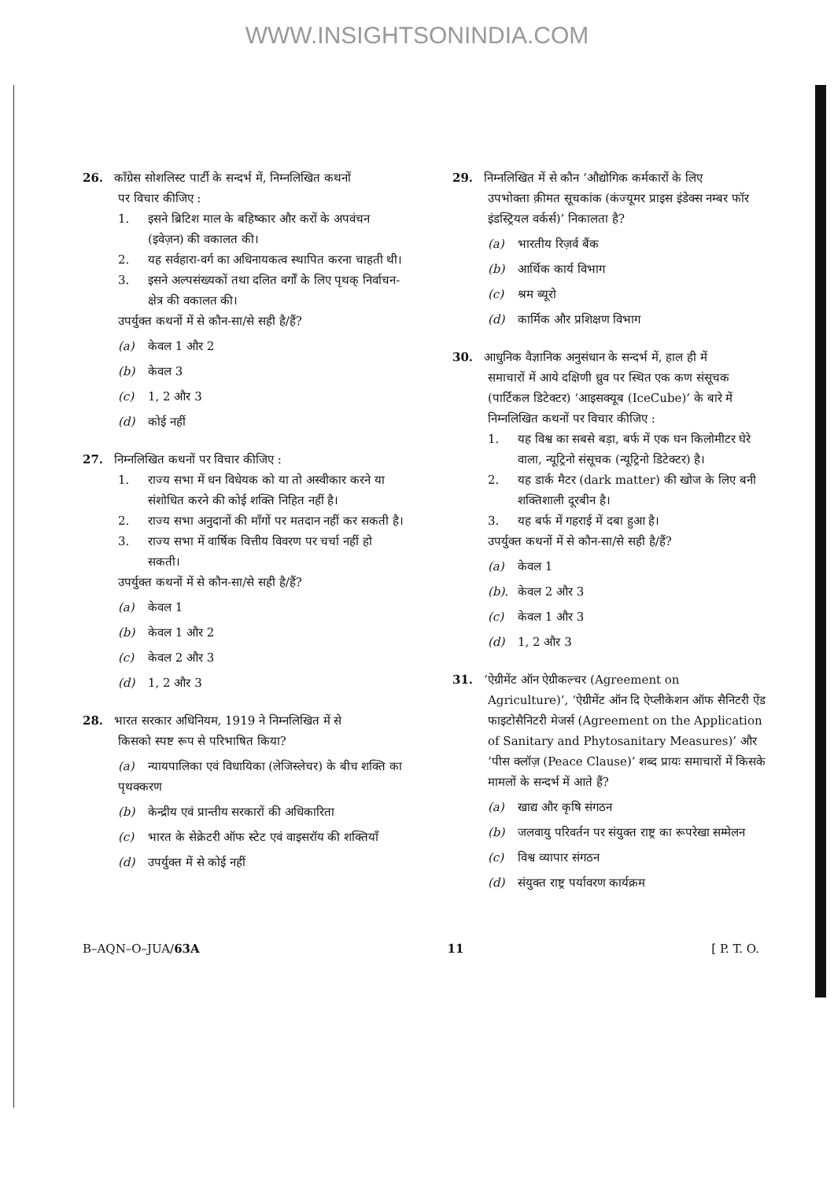WWW.INSIGHTSONINDIA.COM
26. कॉंग्रेस सोशलिस्ट पार्टी के सन्दर्भ में, निम्नलिखित कथनों
पर विचार कीजिए :
1. इसने ब्रिटिश माल के बहिष्कार और करों के अपवंचन (इवेज़न) की वकालत की।
2. यह सर्वहारा-वर्ग का अधिनायकत्व स्थापित करना चाहती थी।
3. इसने अल्पसंख्यकों तथा दलित वर्गों के लिए पृथक् निर्वाचन-क्षेत्र की वकालत की।
उपर्युक्त कथनों में से कौन-सा/से सही है/हैं?
(a) केवल 1 और 2
(b) केवल 3
(c) 1, 2 और 3
(d) कोई नहीं
27. निम्नलिखित कथनों पर विचार कीजिए :
1. राज्य सभा में धन विधेयक को या तो अस्वीकार करने या संशोधित करने की कोई शक्ति निहित नहीं है।
2. राज्य सभा अनुदानों की माँगों पर मतदान नहीं कर सकती है।
3. राज्य सभा में वार्षिक वित्तीय विवरण पर चर्चा नहीं हो सकती।
उपर्युक्त कथनों में से कौन-सा/से सही है/हैं?
(a) केवल 1
(b) केवल 1 और 2
(c) केवल 2 और 3
(d) 1, 2 और 3
28. भारत सरकार अधिनियम, 1919 ने निम्नलिखित में से
किसको स्पष्ट रूप से परिभाषित किया?
(a) न्यायपालिका एवं विधायिका (लेजिस्लेचर) के बीच शक्ति का पृथक्करण
(b) केन्द्रीय एवं प्रान्तीय सरकारों की अधिकारिता
(c) भारत के सेक्रेटरी ऑफ स्टेट एवं वाइसरॉय की शक्तियाँ
(d) उपर्युक्त में से कोई नहीं
29. निम्नलिखित में से कौन ‘औद्योगिक कर्मकारों के लिए
उपभोक्ता क़ीमत सूचकांक (कंज्यूमर प्राइस इंडेक्स नम्बर फॉर इंडस्ट्रियल वर्कर्स)’ निकालता है?
(a) भारतीय रिज़र्व बैंक
(b) आर्थिक कार्य विभाग
(c) श्रम ब्यूरो
(d) कार्मिक और प्रशिक्षण विभाग
30. आधुनिक वैज्ञानिक अनुसंधान के सन्दर्भ में, हाल ही में
समाचारों में आये दक्षिणी ध्रुव पर स्थित एक कण संसूचक (पार्टिकल डिटेक्टर) ‘आइसक्यूब (IceCube)’ के बारे में निम्नलिखित कथनों पर विचार कीजिए :
1. यह विश्व का सबसे बड़ा, बर्फ में एक घन किलोमीटर घेरे वाला, न्यूट्रिनो संसूचक (न्यूट्रिनो डिटेक्टर) है।
2. यह डार्क मैटर (dark matter) की खोज के लिए बनी शक्तिशाली दूरबीन है।
3. यह बर्फ में गहराई में दबा हुआ है।
उपर्युक्त कथनों में से कौन-सा/से सही है/हैं?
(a) केवल 1
(b). केवल 2 और 3
(c) केवल 1 और 3
(d) 1, 2 और 3
31. ‘ऐग्रीमेंट ऑन ऐग्रीकल्चर (Agreement on
Agriculture)’, ‘ऐग्रीमेंट ऑन दि ऐप्लीकेशन ऑफ सैनिटरी ऐंड फाइटोसैनिटरी मेजर्स (Agreement on the Application of Sanitary and Phytosanitary Measures)’ और ‘पीस क्लॉज़ (Peace Clause)’ शब्द प्रायः समाचारों में किसके मामलों के सन्दर्भ में आते हैं?
(a) खाद्य और कृषि संगठन
(b) जलवायु परिवर्तन पर संयुक्त राष्ट्र का रूपरेखा सम्मेलन
(c) विश्व व्यापार संगठन
(d) संयुक्त राष्ट्र पर्यावरण कार्यक्रम
B–AQN–O–JUA/63A 11 [ P. T. O.